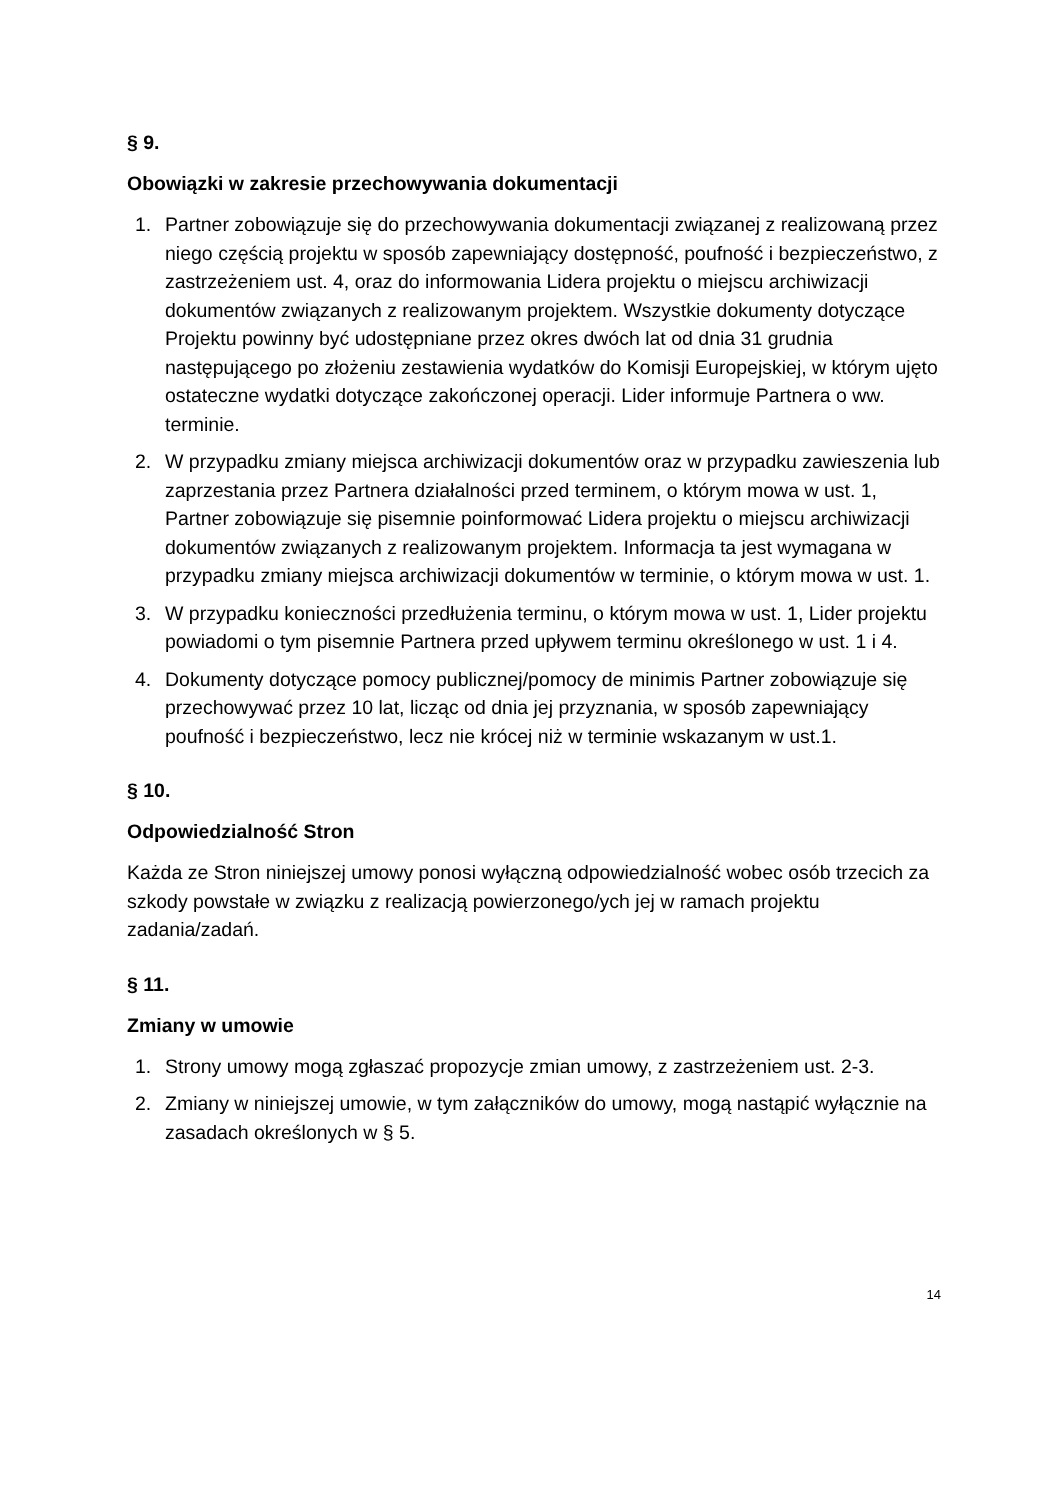§ 9.
Obowiązki w zakresie przechowywania dokumentacji
1. Partner zobowiązuje się do przechowywania dokumentacji związanej z realizowaną przez niego częścią projektu w sposób zapewniający dostępność, poufność i bezpieczeństwo, z zastrzeżeniem ust. 4, oraz do informowania Lidera projektu o miejscu archiwizacji dokumentów związanych z realizowanym projektem. Wszystkie dokumenty dotyczące Projektu powinny być udostępniane przez okres dwóch lat od dnia 31 grudnia następującego po złożeniu zestawienia wydatków do Komisji Europejskiej, w którym ujęto ostateczne wydatki dotyczące zakończonej operacji. Lider informuje Partnera o ww. terminie.
2. W przypadku zmiany miejsca archiwizacji dokumentów oraz w przypadku zawieszenia lub zaprzestania przez Partnera działalności przed terminem, o którym mowa w ust. 1, Partner zobowiązuje się pisemnie poinformować Lidera projektu o miejscu archiwizacji dokumentów związanych z realizowanym projektem. Informacja ta jest wymagana w przypadku zmiany miejsca archiwizacji dokumentów w terminie, o którym mowa w ust. 1.
3. W przypadku konieczności przedłużenia terminu, o którym mowa w ust. 1, Lider projektu powiadomi o tym pisemnie Partnera przed upływem terminu określonego w ust. 1 i 4.
4. Dokumenty dotyczące pomocy publicznej/pomocy de minimis Partner zobowiązuje się przechowywać przez 10 lat, licząc od dnia jej przyznania, w sposób zapewniający poufność i bezpieczeństwo, lecz nie krócej niż w terminie wskazanym w ust.1.
§ 10.
Odpowiedzialność Stron
Każda ze Stron niniejszej umowy ponosi wyłączną odpowiedzialność wobec osób trzecich za szkody powstałe w związku z realizacją powierzonego/ych jej w ramach projektu zadania/zadań.
§ 11.
Zmiany w umowie
1. Strony umowy mogą zgłaszać propozycje zmian umowy, z zastrzeżeniem ust. 2-3.
2. Zmiany w niniejszej umowie, w tym załączników do umowy, mogą nastąpić wyłącznie na zasadach określonych w § 5.
14